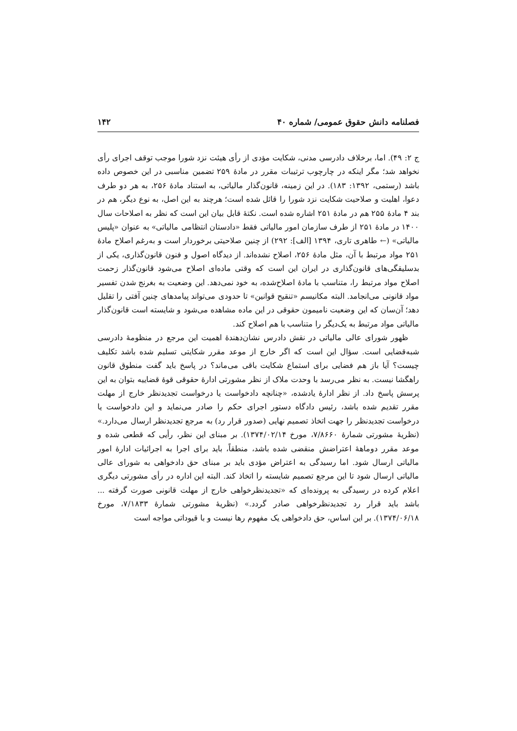فصلنامه دانش حقوق عمومی/ شماره ۴۰ ۱۴۲
ج ۲: ۴۹). اما، برخلاف دادرسی مدنی، شکایت مؤدی از رأی هیئت نزد شورا موجب توقف اجرای رأی نخواهد شد؛ مگر اینکه در چارچوب ترتیبات مقرر در مادهٔ ۲۵۹ تضمین مناسبی در این خصوص داده باشد (رستمی، ۱۳۹۲: ۱۸۳). در این زمینه، قانون‌گذار مالیاتی، به استناد مادهٔ ۲۵۶، به هر دو طرف دعوا، اهلیت و صلاحیت شکایت نزد شورا را قائل شده است؛ هرچند به این اصل، به نوع دیگر، هم در بند ۴ مادهٔ ۲۵۵ هم در مادهٔ ۲۵۱ اشاره شده است. نکتهٔ قابل بیان این است که نظر به اصلاحات سال ۱۴۰۰ در مادهٔ ۲۵۱ از طرف سازمان امور مالیاتی فقط «دادستان انتظامی مالیاتی» به عنوان «پلیس مالیاتی» (← طاهری تاری، ۱۳۹۴ [الف]: ۲۹۲) از چنین صلاحیتی برخوردار است و به‌رغم اصلاح مادهٔ ۲۵۱ مواد مرتبط با آن، مثل مادهٔ ۲۵۶، اصلاح نشده‌اند. از دیدگاه اصول و فنون قانون‌گذاری، یکی از بدسلیقگی‌های قانون‌گذاری در ایران این است که وقتی ماده‌ای اصلاح می‌شود قانون‌گذار زحمت اصلاح مواد مرتبط را، متناسب با مادهٔ اصلاح‌شده، به خود نمی‌دهد. این وضعیت به بغرنج شدن تفسیر مواد قانونی می‌انجامد. البته مکانیسم «تنقیح قوانین» تا حدودی می‌تواند پیامدهای چنین آفتی را تقلیل دهد؛ آن‌سان که این وضعیت نامیمون حقوقی در این ماده مشاهده می‌شود و شایسته است قانون‌گذار مالیاتی مواد مرتبط به یک‌دیگر را متناسب با هم اصلاح کند.
ظهور شورای عالی مالیاتی در نقش دادرس نشان‌دهندهٔ اهمیت این مرجع در منظومهٔ دادرسی شبه‌قضایی است. سؤال این است که اگر خارج از موعد مقرر شکایتی تسلیم شده باشد تکلیف چیست؟ آیا باز هم فضایی برای استماع شکایت باقی می‌ماند؟ در پاسخ باید گفت منطوق قانون راهگشا نیست. به نظر می‌رسد با وحدت ملاک از نظر مشورتی ادارهٔ حقوقی قوهٔ قضاییه بتوان به این پرسش پاسخ داد. از نظر ادارهٔ یادشده، «چنانچه دادخواست یا درخواست تجدیدنظر خارج از مهلت مقرر تقدیم شده باشد، رئیس دادگاه دستور اجرای حکم را صادر می‌نماید و این دادخواست یا درخواست تجدیدنظر را جهت اتخاذ تصمیم نهایی (صدور قرار رد) به مرجع تجدیدنظر ارسال می‌دارد.» (نظریهٔ مشورتی شمارهٔ ۷/۸۶۶۰، مورخ ۱۳۷۴/۰۲/۱۴). بر مبنای این نظر، رأیی که قطعی شده و موعد مقرر دوماههٔ اعتراضش منقضی شده باشد، منطقاً، باید برای اجرا به اجرائیات ادارهٔ امور مالیاتی ارسال شود. اما رسیدگی به اعتراض مؤدی باید بر مبنای حق دادخواهی به شورای عالی مالیاتی ارسال شود تا این مرجع تصمیم شایسته را اتخاذ کند. البته این اداره در رأی مشورتی دیگری اعلام کرده در رسیدگی به پرونده‌ای که «تجدیدنظرخواهی خارج از مهلت قانونی صورت گرفته ... باشد باید قرار رد تجدیدنظرخواهی صادر گردد.» (نظریهٔ مشورتی شمارهٔ ۷/۱۸۳۳، مورخ ۱۳۷۴/۰۶/۱۸). بر این اساس، حق دادخواهی یک مفهوم رها نیست و با قیوداتی مواجه است